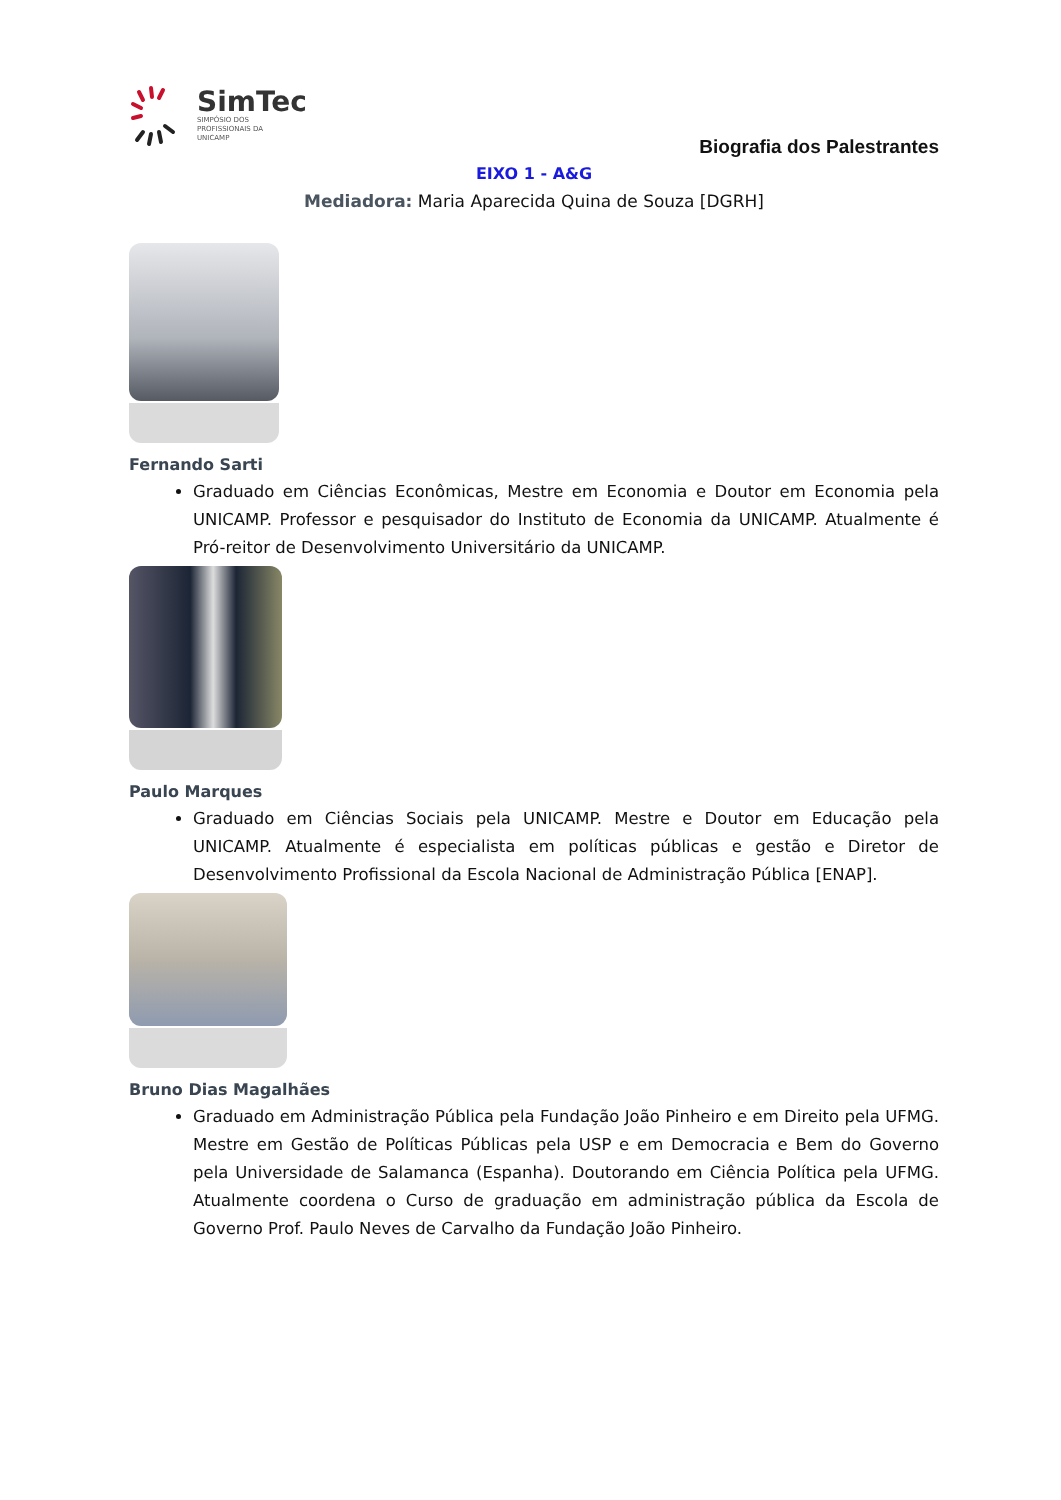SimTec
SIMPÓSIO DOS
PROFISSIONAIS DA
UNICAMP
Biografia dos Palestrantes
EIXO 1 - A&G
Mediadora: Maria Aparecida Quina de Souza [DGRH]
Fernando Sarti
Graduado em Ciências Econômicas, Mestre em Economia e Doutor em Economia pela UNICAMP. Professor e pesquisador do Instituto de Economia da UNICAMP. Atualmente é Pró-reitor de Desenvolvimento Universitário da UNICAMP.
Paulo Marques
Graduado em Ciências Sociais pela UNICAMP. Mestre e Doutor em Educação pela UNICAMP. Atualmente é especialista em políticas públicas e gestão e Diretor de Desenvolvimento Profissional da Escola Nacional de Administração Pública [ENAP].
Bruno Dias Magalhães
Graduado em Administração Pública pela Fundação João Pinheiro e em Direito pela UFMG. Mestre em Gestão de Políticas Públicas pela USP e em Democracia e Bem do Governo pela Universidade de Salamanca (Espanha). Doutorando em Ciência Política pela UFMG. Atualmente coordena o Curso de graduação em administração pública da Escola de Governo Prof. Paulo Neves de Carvalho da Fundação João Pinheiro.